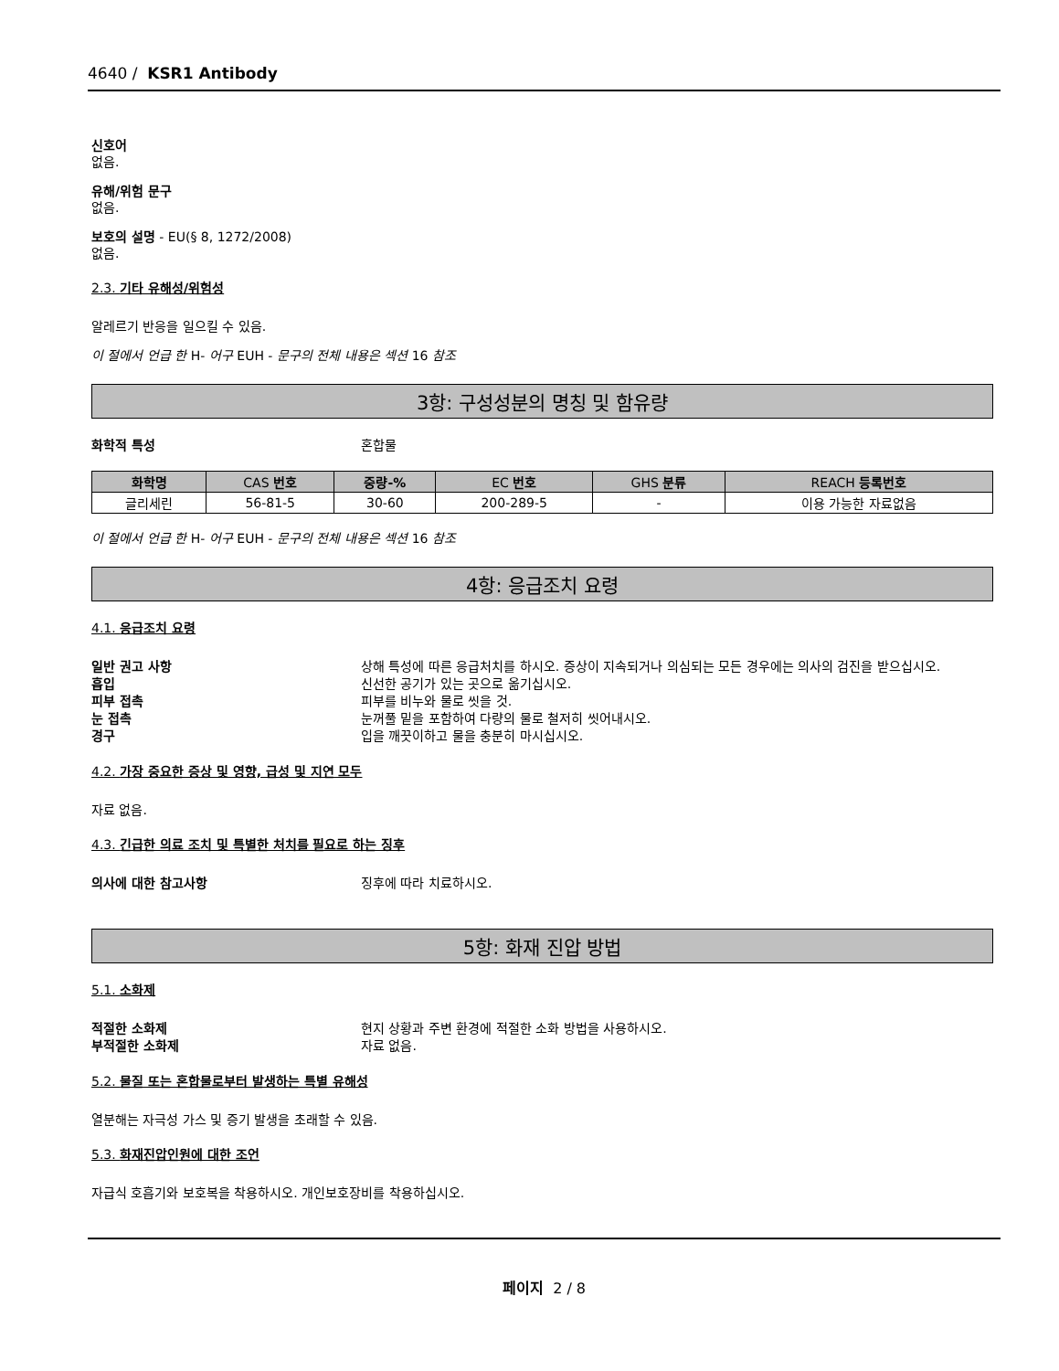4640 / KSR1 Antibody
신호어
없음.
유해/위험 문구
없음.
보호의 설명 - EU(§ 8, 1272/2008)
없음.
2.3. 기타 유해성/위험성
알레르기 반응을 일으킬 수 있음.
이 절에서 언급 한 H- 어구 EUH - 문구의 전체 내용은 섹션 16 참조
3항: 구성성분의 명칭 및 함유량
화학적 특성 혼합물
| 화학명 | CAS 번호 | 중량-% | EC 번호 | GHS 분류 | REACH 등록번호 |
| --- | --- | --- | --- | --- | --- |
| 글리세린 | 56-81-5 | 30-60 | 200-289-5 | - | 이용 가능한 자료없음 |
이 절에서 언급 한 H- 어구 EUH - 문구의 전체 내용은 섹션 16 참조
4항: 응급조치 요령
4.1. 응급조치 요령
일반 권고 사항 상해 특성에 따른 응급처치를 하시오. 증상이 지속되거나 의심되는 모든 경우에는 의사의 검진을 받으십시오.
흡입 신선한 공기가 있는 곳으로 옮기십시오.
피부 접촉 피부를 비누와 물로 씻을 것.
눈 접촉 눈꺼풀 밑을 포함하여 다량의 물로 철저히 씻어내시오.
경구 입을 깨끗이하고 물을 충분히 마시십시오.
4.2. 가장 중요한 증상 및 영향, 급성 및 지연 모두
자료 없음.
4.3. 긴급한 의료 조치 및 특별한 처치를 필요로 하는 징후
의사에 대한 참고사항 징후에 따라 치료하시오.
5항: 화재 진압 방법
5.1. 소화제
적절한 소화제 현지 상황과 주변 환경에 적절한 소화 방법을 사용하시오.
부적절한 소화제 자료 없음.
5.2. 물질 또는 혼합물로부터 발생하는 특별 유해성
열분해는 자극성 가스 및 증기 발생을 초래할 수 있음.
5.3. 화재진압인원에 대한 조언
자급식 호흡기와 보호복을 착용하시오. 개인보호장비를 착용하십시오.
페이지 2 / 8